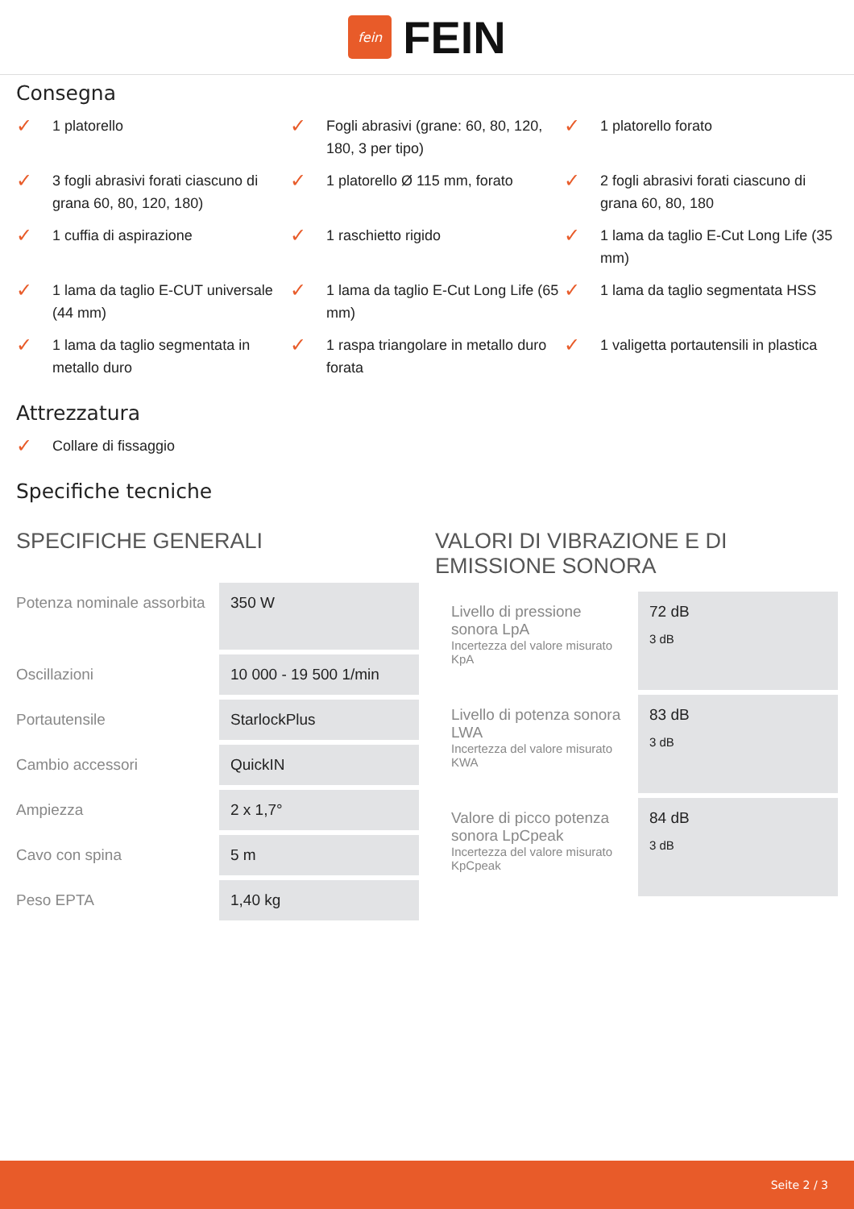fein
FEIN
Consegna
✓ 1 platorello
✓ Fogli abrasivi (grane: 60, 80, 120, 180, 3 per tipo)
✓ 1 platorello forato
✓ 3 fogli abrasivi forati ciascuno di grana 60, 80, 120, 180)
✓ 1 platorello Ø 115 mm, forato
✓ 2 fogli abrasivi forati ciascuno di grana 60, 80, 180
✓ 1 cuffia di aspirazione
✓ 1 raschietto rigido
✓ 1 lama da taglio E-Cut Long Life (35 mm)
✓ 1 lama da taglio E-CUT universale (44 mm)
✓ 1 lama da taglio E-Cut Long Life (65 mm)
✓ 1 lama da taglio segmentata HSS
✓ 1 lama da taglio segmentata in metallo duro
✓ 1 raspa triangolare in metallo duro forata
✓ 1 valigetta portautensili in plastica
Attrezzatura
✓ Collare di fissaggio
Specifiche tecniche
SPECIFICHE GENERALI
| Potenza nominale assorbita | 350 W |
| Oscillazioni | 10 000 - 19 500 1/min |
| Portautensile | StarlockPlus |
| Cambio accessori | QuickIN |
| Ampiezza | 2 x 1,7° |
| Cavo con spina | 5 m |
| Peso EPTA | 1,40 kg |
VALORI DI VIBRAZIONE E DI EMISSIONE SONORA
| Livello di pressione sonora LpA Incertezza del valore misurato KpA | 72 dB 3 dB |
| Livello di potenza sonora LWA Incertezza del valore misurato KWA | 83 dB 3 dB |
| Valore di picco potenza sonora LpCpeak Incertezza del valore misurato KpCpeak | 84 dB 3 dB |
Seite 2 / 3